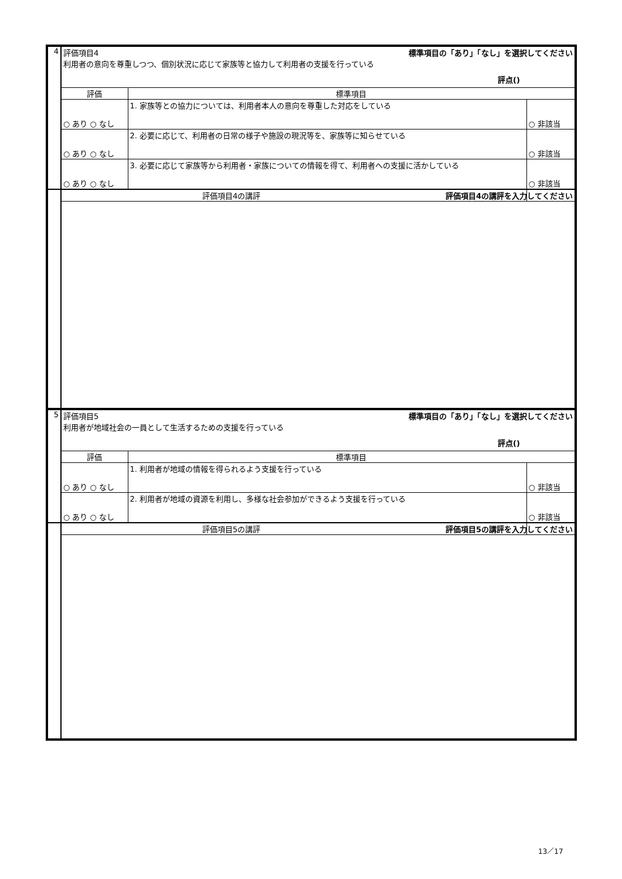| 4 | 評価項目4 | | 標準項目の「あり」「なし」を選択してください |
| | 利用者の意向を尊重しつつ、個別状況に応じて家族等と協力して利用者の支援を行っている 評点() | | |
| | 評価 | 標準項目 | |
| | ○ あり ○ なし | 1. 家族等との協力については、利用者本人の意向を尊重した対応をしている | ○ 非該当 |
| | ○ あり ○ なし | 2. 必要に応じて、利用者の日常の様子や施設の現況等を、家族等に知らせている | ○ 非該当 |
| | ○ あり ○ なし | 3. 必要に応じて家族等から利用者・家族についての情報を得て、利用者への支援に活かしている | ○ 非該当 |
| | 評価項目4の講評 | | 評価項目4の講評を入力してください |
| 5 | 評価項目5 | | 標準項目の「あり」「なし」を選択してください |
| | 利用者が地域社会の一員として生活するための支援を行っている 評点() | | |
| | 評価 | 標準項目 | |
| | ○ あり ○ なし | 1. 利用者が地域の情報を得られるよう支援を行っている | ○ 非該当 |
| | ○ あり ○ なし | 2. 利用者が地域の資源を利用し、多様な社会参加ができるよう支援を行っている | ○ 非該当 |
| | 評価項目5の講評 | | 評価項目5の講評を入力してください |
13／17